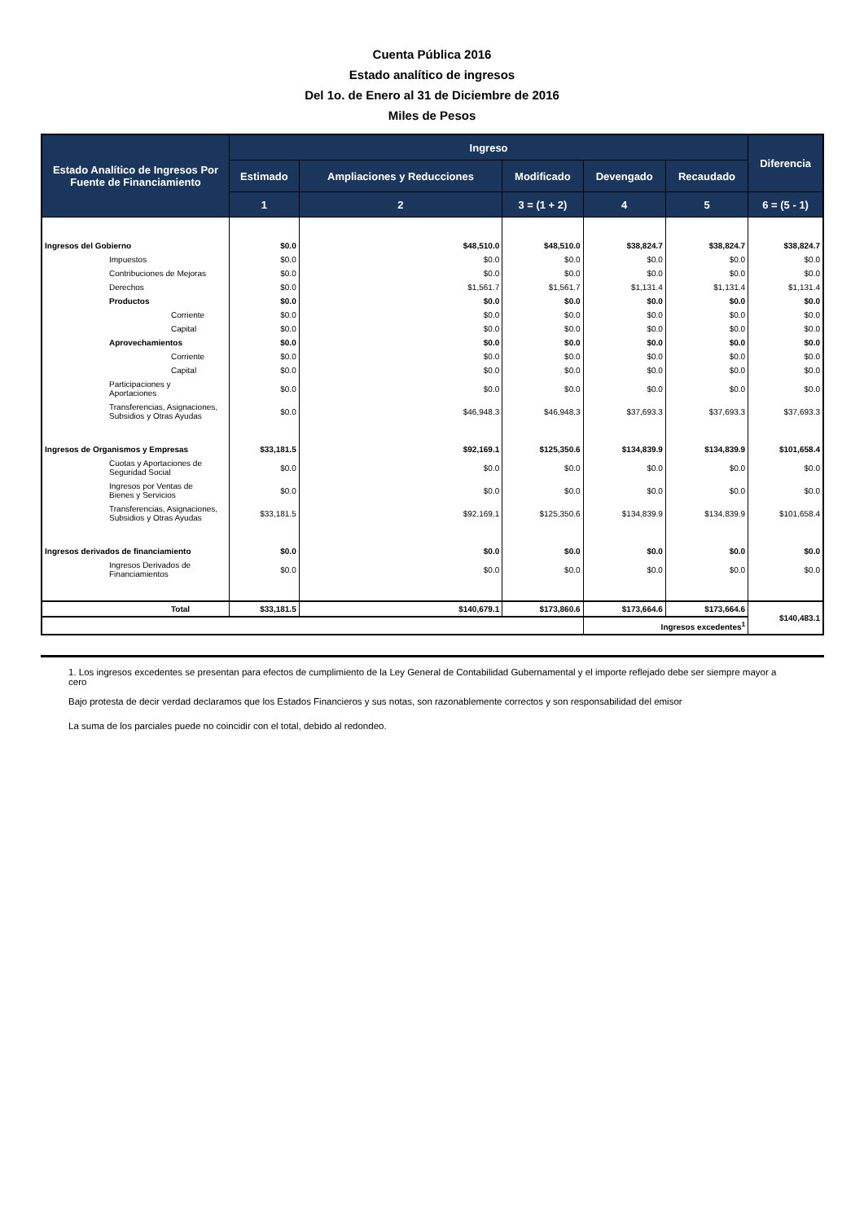Cuenta Pública 2016
Estado analítico de ingresos
Del 1o. de Enero al 31 de Diciembre de 2016
Miles de Pesos
| Estado Analítico de Ingresos Por Fuente de Financiamiento | Ingreso | | | | | Diferencia |
| --- | --- | --- | --- | --- | --- | --- |
| | Estimado | Ampliaciones y Reducciones | Modificado | Devengado | Recaudado | |
| | 1 | 2 | 3 = (1 + 2) | 4 | 5 | 6 = (5 - 1) |
| Ingresos del Gobierno | $0.0 | $48,510.0 | $48,510.0 | $38,824.7 | $38,824.7 | $38,824.7 |
| Impuestos | $0.0 | $0.0 | $0.0 | $0.0 | $0.0 | $0.0 |
| Contribuciones de Mejoras | $0.0 | $0.0 | $0.0 | $0.0 | $0.0 | $0.0 |
| Derechos | $0.0 | $1,561.7 | $1,561.7 | $1,131.4 | $1,131.4 | $1,131.4 |
| Productos | $0.0 | $0.0 | $0.0 | $0.0 | $0.0 | $0.0 |
| Corriente | $0.0 | $0.0 | $0.0 | $0.0 | $0.0 | $0.0 |
| Capital | $0.0 | $0.0 | $0.0 | $0.0 | $0.0 | $0.0 |
| Aprovechamientos | $0.0 | $0.0 | $0.0 | $0.0 | $0.0 | $0.0 |
| Corriente | $0.0 | $0.0 | $0.0 | $0.0 | $0.0 | $0.0 |
| Capital | $0.0 | $0.0 | $0.0 | $0.0 | $0.0 | $0.0 |
| Participaciones y Aportaciones | $0.0 | $0.0 | $0.0 | $0.0 | $0.0 | $0.0 |
| Transferencias, Asignaciones, Subsidios y Otras Ayudas | $0.0 | $46,948.3 | $46,948.3 | $37,693.3 | $37,693.3 | $37,693.3 |
| Ingresos de Organismos y Empresas | $33,181.5 | $92,169.1 | $125,350.6 | $134,839.9 | $134,839.9 | $101,658.4 |
| Cuotas y Aportaciones de Seguridad Social | $0.0 | $0.0 | $0.0 | $0.0 | $0.0 | $0.0 |
| Ingresos por Ventas de Bienes y Servicios | $0.0 | $0.0 | $0.0 | $0.0 | $0.0 | $0.0 |
| Transferencias, Asignaciones, Subsidios y Otras Ayudas | $33,181.5 | $92,169.1 | $125,350.6 | $134,839.9 | $134,839.9 | $101,658.4 |
| Ingresos derivados de financiamiento | $0.0 | $0.0 | $0.0 | $0.0 | $0.0 | $0.0 |
| Ingresos Derivados de Financiamientos | $0.0 | $0.0 | $0.0 | $0.0 | $0.0 | $0.0 |
| Total | $33,181.5 | $140,679.1 | $173,860.6 | $173,664.6 | $173,664.6 | $140,483.1 |
| | | | | Ingresos excedentes<sup>1</sup> | | |
1. Los ingresos excedentes se presentan para efectos de cumplimiento de la Ley General de Contabilidad Gubernamental y el importe reflejado debe ser siempre mayor a cero
Bajo protesta de decir verdad declaramos que los Estados Financieros y sus notas, son razonablemente correctos y son responsabilidad del emisor
La suma de los parciales puede no coincidir con el total, debido al redondeo.